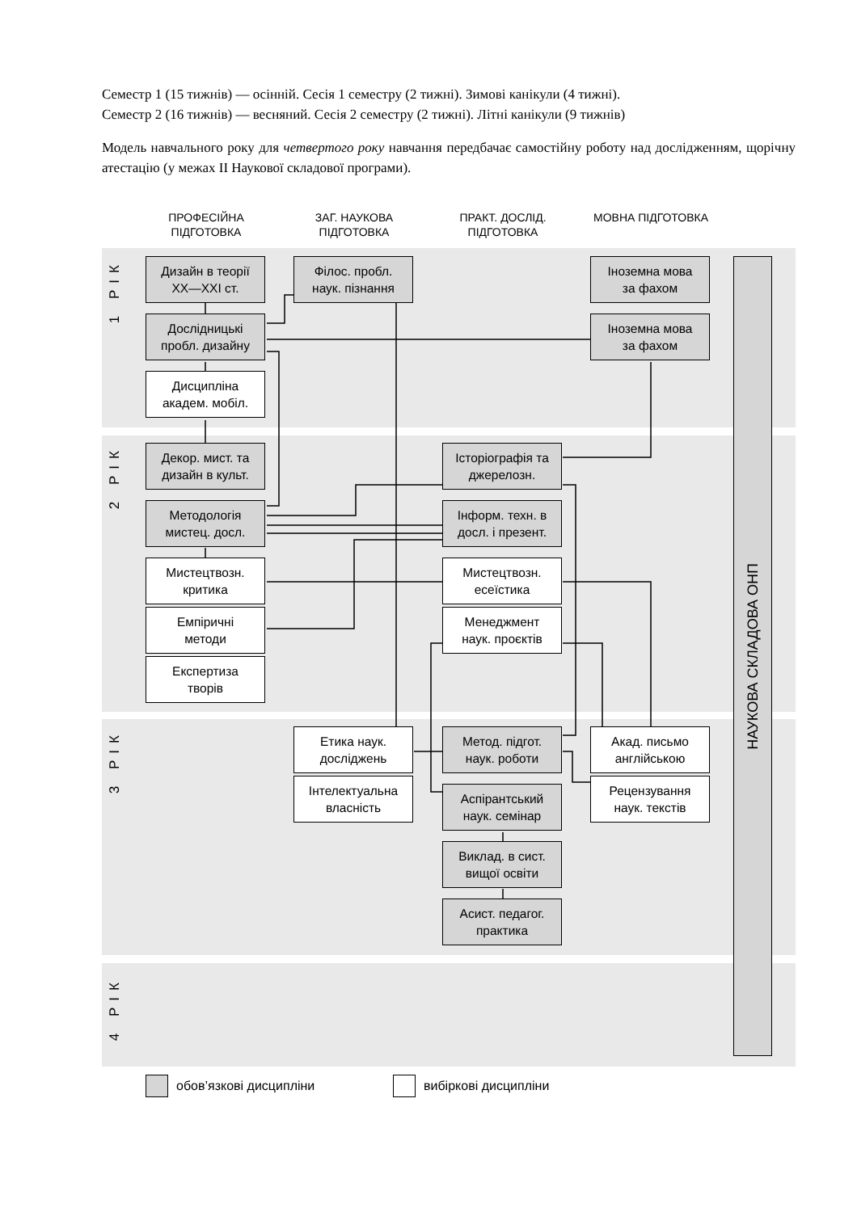Семестр 1 (15 тижнів) — осінній. Сесія 1 семестру (2 тижні). Зимові канікули (4 тижні).
Семестр 2 (16 тижнів) — весняний. Сесія 2 семестру (2 тижні). Літні канікули (9 тижнів)
Модель навчального року для четвертого року навчання передбачає самостійну роботу над дослідженням, щорічну атестацію (у межах II Наукової складової програми).
ПРОФЕСІЙНА ПІДГОТОВКА
ЗАГ. НАУКОВА ПІДГОТОВКА
ПРАКТ. ДОСЛІД. ПІДГОТОВКА
МОВНА ПІДГОТОВКА
1 РІК
2 РІК
3 РІК
4 РІК
Дизайн в теорії
XX—XXI ст.
Філос. пробл.
наук. пізнання
Іноземна мова
за фахом
Дослідницькі
пробл. дизайну
Іноземна мова
за фахом
Дисципліна
академ. мобіл.
Декор. мист. та
дизайн в культ.
Історіографія та
джерелозн.
Методологія
мистец. досл.
Інформ. техн. в
досл. і презент.
Мистецтвозн.
критика
Мистецтвозн.
есеїстика
Емпіричні
методи
Менеджмент
наук. проєктів
Експертиза
творів
Етика наук.
досліджень
Метод. підгот.
наук. роботи
Акад. письмо
англійською
Інтелектуальна
власність
Аспірантський
наук. семінар
Рецензування
наук. текстів
Виклад. в сист.
вищої освіти
Асист. педагог.
практика
НАУКОВА СКЛАДОВА ОНП
обов’язкові дисципліни вибіркові дисципліни